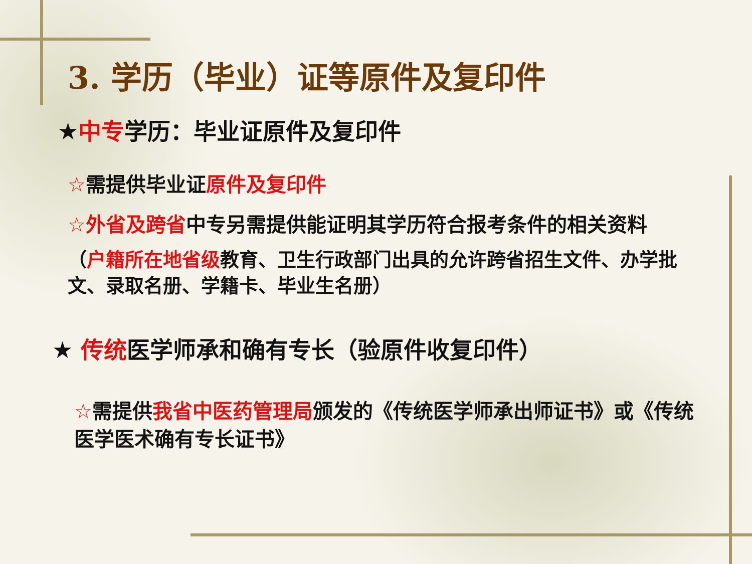3. 学历（毕业）证等原件及复印件
★中专学历：毕业证原件及复印件
☆需提供毕业证原件及复印件
☆外省及跨省中专另需提供能证明其学历符合报考条件的相关资料
（户籍所在地省级教育、卫生行政部门出具的允许跨省招生文件、办学批文、录取名册、学籍卡、毕业生名册）
★ 传统医学师承和确有专长（验原件收复印件）
☆需提供我省中医药管理局颁发的《传统医学师承出师证书》或《传统医学医术确有专长证书》